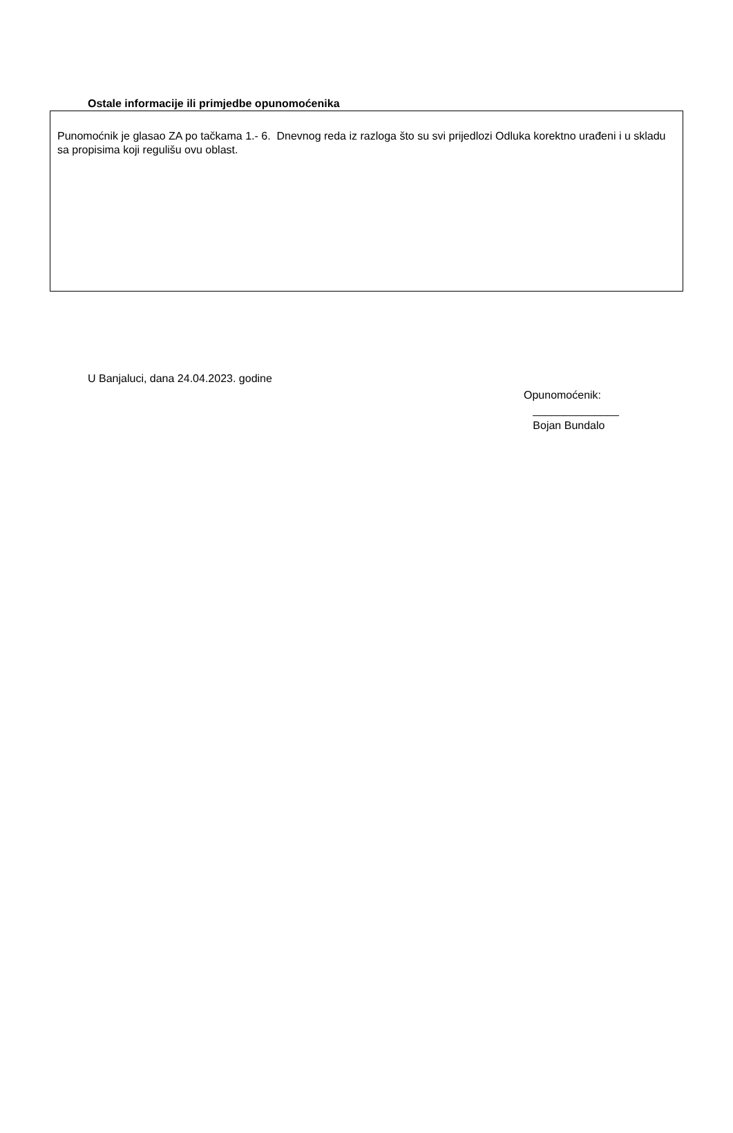Ostale informacije ili primjedbe opunomoćenika
Punomoćnik je glasao ZA po tačkama 1.- 6. Dnevnog reda iz razloga što su svi prijedlozi Odluka korektno urađeni i u skladu sa propisima koji regulišu ovu oblast.
U Banjaluci, dana 24.04.2023. godine
Opunomoćenik:
______________
Bojan Bundalo